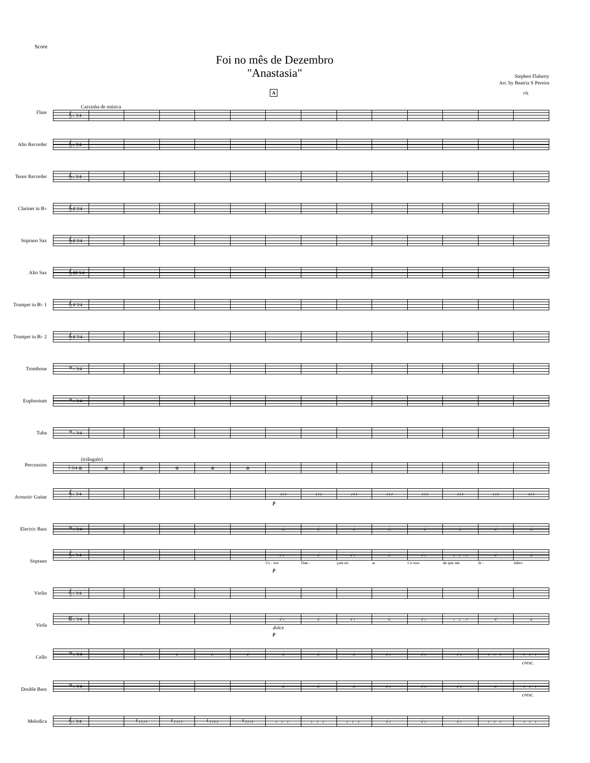Score
Foi no mês de Dezembro
"Anastasia"
Stephen Flaherty
Arr. by Beatriz S Pereira
A rit.
Flute
Caixinha de música
𝄞 ♭ 3/4
Alto Recorder
𝄞 ♭ 3/4
Tenor Recorder
𝄞 ♭ 3/4
Clarinet in B♭
𝄞 ♯ 3/4
Soprano Sax
𝄞 ♯ 3/4
Alto Sax
𝄞 ♯♯ 3/4
Trumpet in B♭ 1
𝄞 ♯ 3/4
Trumpet in B♭ 2
𝄞 ♯ 3/4
Trombone
𝄢 ♭ 3/4
Euphonium
𝄢 ♭ 3/4
Tuba
𝄢 ♭ 3/4
Percussion
(triângulo)
𝄥 3/4 ⊗
⊗
⊗
⊗
⊗
⊗
Acoustic Guitar
𝄞 ♭ 3/4
♪♪♪
♪♪♪
♪♪♪
♪♪♪
♪♪♪
♪♪♪
♪♪♪
♪♪♪
p
Electric Bass
𝄢 ♭ 3/4
𝅗𝅥.
𝅗𝅥.
𝅗𝅥.
𝅗𝅥.
𝅗𝅥.
𝅗𝅥.
𝅗𝅥.
𝅗𝅥.
Soprano
𝄞 ♭ 3/4
𝅗𝅥 ♩
𝅗𝅥.
𝅗𝅥 ♩
𝅗𝅥.
𝅗𝅥 ♩
♩ ♩. ♪
𝅗𝅥.
𝅗𝅥.
Ur - sos Dan - çam no ar Co isas de que me le - mbro
p
Violin
𝄞 ♭ 3/4
Viola
𝄡 ♭ 3/4
𝅗𝅥 ♩
𝅗𝅥.
𝅗𝅥 ♩
𝅗𝅥.
𝅗𝅥 ♩
♩ ♩. ♪
𝅗𝅥.
𝅗𝅥.
dolce
p
Cello
𝄢 ♭ 3/4
𝅗𝅥.
𝅗𝅥.
𝅗𝅥.
𝅗𝅥.
𝅗𝅥.
𝅗𝅥.
𝅗𝅥.
𝅗𝅥 ♩
𝅗𝅥 ♩
𝅗𝅥 ♩
♩ ♩ ♩
♩ ♩ ♩
cresc.
Double Bass
𝄢 ♭ 3/4
𝅗𝅥.
𝅗𝅥.
𝅗𝅥.
𝅗𝅥 ♩
𝅗𝅥 ♩
𝅗𝅥 ♩
𝅗𝅥.
♩ ♩ ♩
cresc.
Melodica
𝄞 ♭ 3/4
𝄽 ♪♪♪♪
𝄽 ♪♪♪♪
𝄽 ♪♪♪♪
𝄽 ♪♪♪♪
♩ ♩ ♩
♩ ♩ ♩
♩ ♩ ♩
𝅗𝅥 ♩
𝅗𝅥 ♩
𝅗𝅥 ♩
♩ ♩ ♩
♩ ♩ ♩